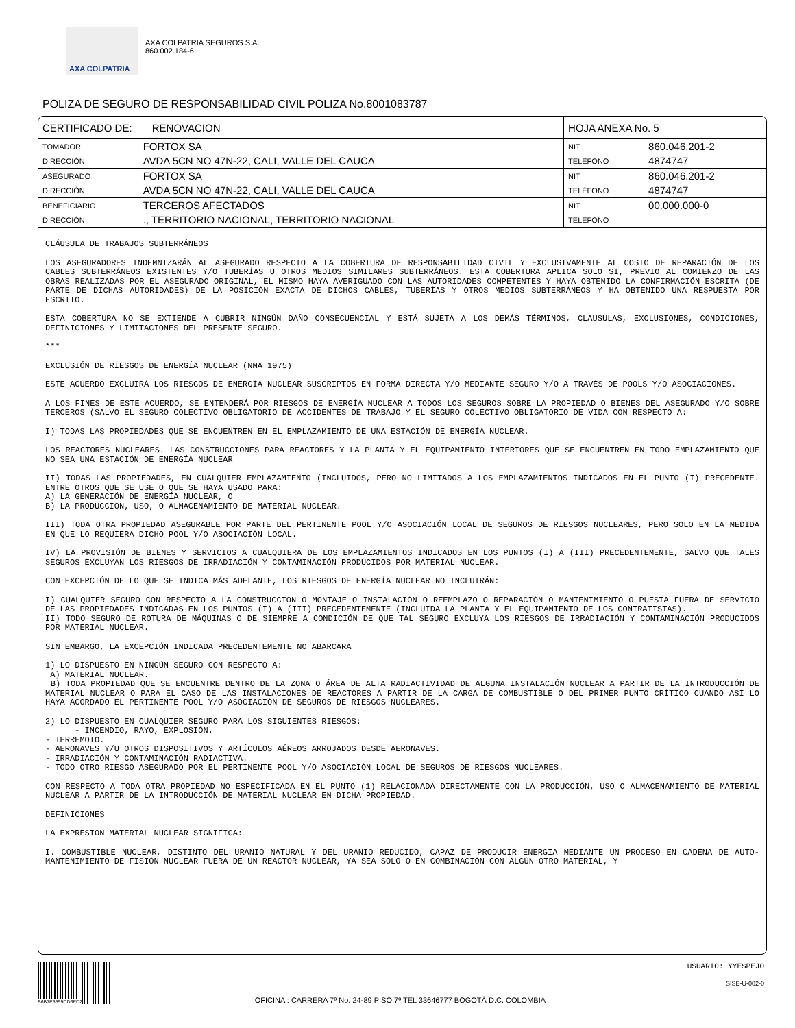AXA COLPATRIA
AXA COLPATRIA SEGUROS S.A.
860.002.184-6
POLIZA DE SEGURO DE RESPONSABILIDAD CIVIL POLIZA No.8001083787
| CERTIFICADO DE: RENOVACION | | HOJA ANEXA No. 5 | |
| TOMADOR | FORTOX SA | NIT | 860.046.201-2 |
| DIRECCIÓN | AVDA 5CN NO 47N-22, CALI, VALLE DEL CAUCA | TELÉFONO | 4874747 |
| ASEGURADO | FORTOX SA | NIT | 860.046.201-2 |
| DIRECCIÓN | AVDA 5CN NO 47N-22, CALI, VALLE DEL CAUCA | TELÉFONO | 4874747 |
| BENEFICIARIO | TERCEROS AFECTADOS | NIT | 00.000.000-0 |
| DIRECCIÓN | ., TERRITORIO NACIONAL, TERRITORIO NACIONAL | TELÉFONO | |
CLÁUSULA DE TRABAJOS SUBTERRÁNEOS
LOS ASEGURADORES INDEMNIZARÁN AL ASEGURADO RESPECTO A LA COBERTURA DE RESPONSABILIDAD CIVIL Y EXCLUSIVAMENTE AL COSTO DE REPARACIÓN DE LOS CABLES SUBTERRÁNEOS EXISTENTES Y/O TUBERÍAS U OTROS MEDIOS SIMILARES SUBTERRÁNEOS. ESTA COBERTURA APLICA SOLO SI, PREVIO AL COMIENZO DE LAS OBRAS REALIZADAS POR EL ASEGURADO ORIGINAL, EL MISMO HAYA AVERIGUADO CON LAS AUTORIDADES COMPETENTES Y HAYA OBTENIDO LA CONFIRMACIÓN ESCRITA (DE PARTE DE DICHAS AUTORIDADES) DE LA POSICIÓN EXACTA DE DICHOS CABLES, TUBERÍAS Y OTROS MEDIOS SUBTERRÁNEOS Y HA OBTENIDO UNA RESPUESTA POR ESCRITO.
ESTA COBERTURA NO SE EXTIENDE A CUBRIR NINGÚN DAÑO CONSECUENCIAL Y ESTÁ SUJETA A LOS DEMÁS TÉRMINOS, CLAUSULAS, EXCLUSIONES, CONDICIONES, DEFINICIONES Y LIMITACIONES DEL PRESENTE SEGURO.
***
EXCLUSIÓN DE RIESGOS DE ENERGÍA NUCLEAR (NMA 1975)
ESTE ACUERDO EXCLUIRÁ LOS RIESGOS DE ENERGÍA NUCLEAR SUSCRIPTOS EN FORMA DIRECTA Y/O MEDIANTE SEGURO Y/O A TRAVÉS DE POOLS Y/O ASOCIACIONES.
A LOS FINES DE ESTE ACUERDO, SE ENTENDERÁ POR RIESGOS DE ENERGÍA NUCLEAR A TODOS LOS SEGUROS SOBRE LA PROPIEDAD O BIENES DEL ASEGURADO Y/O SOBRE TERCEROS (SALVO EL SEGURO COLECTIVO OBLIGATORIO DE ACCIDENTES DE TRABAJO Y EL SEGURO COLECTIVO OBLIGATORIO DE VIDA CON RESPECTO A:
I) TODAS LAS PROPIEDADES QUE SE ENCUENTREN EN EL EMPLAZAMIENTO DE UNA ESTACIÓN DE ENERGÍA NUCLEAR.
LOS REACTORES NUCLEARES. LAS CONSTRUCCIONES PARA REACTORES Y LA PLANTA Y EL EQUIPAMIENTO INTERIORES QUE SE ENCUENTREN EN TODO EMPLAZAMIENTO QUE NO SEA UNA ESTACIÓN DE ENERGÍA NUCLEAR
II) TODAS LAS PROPIEDADES, EN CUALQUIER EMPLAZAMIENTO (INCLUIDOS, PERO NO LIMITADOS A LOS EMPLAZAMIENTOS INDICADOS EN EL PUNTO (I) PRECEDENTE. ENTRE OTROS QUE SE USE O QUE SE HAYA USADO PARA:
A) LA GENERACIÓN DE ENERGÍA NUCLEAR, O
B) LA PRODUCCIÓN, USO, O ALMACENAMIENTO DE MATERIAL NUCLEAR.
III) TODA OTRA PROPIEDAD ASEGURABLE POR PARTE DEL PERTINENTE POOL Y/O ASOCIACIÓN LOCAL DE SEGUROS DE RIESGOS NUCLEARES, PERO SOLO EN LA MEDIDA EN QUE LO REQUIERA DICHO POOL Y/O ASOCIACIÓN LOCAL.
IV) LA PROVISIÓN DE BIENES Y SERVICIOS A CUALQUIERA DE LOS EMPLAZAMIENTOS INDICADOS EN LOS PUNTOS (I) A (III) PRECEDENTEMENTE, SALVO QUE TALES SEGUROS EXCLUYAN LOS RIESGOS DE IRRADIACIÓN Y CONTAMINACIÓN PRODUCIDOS POR MATERIAL NUCLEAR.
CON EXCEPCIÓN DE LO QUE SE INDICA MÁS ADELANTE, LOS RIESGOS DE ENERGÍA NUCLEAR NO INCLUIRÁN:
I) CUALQUIER SEGURO CON RESPECTO A LA CONSTRUCCIÓN O MONTAJE O INSTALACIÓN O REEMPLAZO O REPARACIÓN O MANTENIMIENTO O PUESTA FUERA DE SERVICIO DE LAS PROPIEDADES INDICADAS EN LOS PUNTOS (I) A (III) PRECEDENTEMENTE (INCLUIDA LA PLANTA Y EL EQUIPAMIENTO DE LOS CONTRATISTAS).
II) TODO SEGURO DE ROTURA DE MÁQUINAS O DE SIEMPRE A CONDICIÓN DE QUE TAL SEGURO EXCLUYA LOS RIESGOS DE IRRADIACIÓN Y CONTAMINACIÓN PRODUCIDOS POR MATERIAL NUCLEAR.
SIN EMBARGO, LA EXCEPCIÓN INDICADA PRECEDENTEMENTE NO ABARCARA
1) LO DISPUESTO EN NINGÚN SEGURO CON RESPECTO A:
A) MATERIAL NUCLEAR.
B) TODA PROPIEDAD QUE SE ENCUENTRE DENTRO DE LA ZONA O ÁREA DE ALTA RADIACTIVIDAD DE ALGUNA INSTALACIÓN NUCLEAR A PARTIR DE LA INTRODUCCIÓN DE MATERIAL NUCLEAR O PARA EL CASO DE LAS INSTALACIONES DE REACTORES A PARTIR DE LA CARGA DE COMBUSTIBLE O DEL PRIMER PUNTO CRÍTICO CUANDO ASÍ LO HAYA ACORDADO EL PERTINENTE POOL Y/O ASOCIACIÓN DE SEGUROS DE RIESGOS NUCLEARES.
2) LO DISPUESTO EN CUALQUIER SEGURO PARA LOS SIGUIENTES RIESGOS:
- INCENDIO, RAYO, EXPLOSIÓN.
- TERREMOTO.
- AERONAVES Y/U OTROS DISPOSITIVOS Y ARTÍCULOS AÉREOS ARROJADOS DESDE AERONAVES.
- IRRADIACIÓN Y CONTAMINACIÓN RADIACTIVA.
- TODO OTRO RIESGO ASEGURADO POR EL PERTINENTE POOL Y/O ASOCIACIÓN LOCAL DE SEGUROS DE RIESGOS NUCLEARES.
CON RESPECTO A TODA OTRA PROPIEDAD NO ESPECIFICADA EN EL PUNTO (1) RELACIONADA DIRECTAMENTE CON LA PRODUCCIÓN, USO O ALMACENAMIENTO DE MATERIAL NUCLEAR A PARTIR DE LA INTRODUCCIÓN DE MATERIAL NUCLEAR EN DICHA PROPIEDAD.
DEFINICIONES
LA EXPRESIÓN MATERIAL NUCLEAR SIGNIFICA:
I. COMBUSTIBLE NUCLEAR, DISTINTO DEL URANIO NATURAL Y DEL URANIO REDUCIDO, CAPAZ DE PRODUCIR ENERGÍA MEDIANTE UN PROCESO EN CADENA DE AUTO-MANTENIMIENTO DE FISIÓN NUCLEAR FUERA DE UN REACTOR NUCLEAR, YA SEA SOLO O EN COMBINACIÓN CON ALGÚN OTRO MATERIAL, Y
B6B7E5559DD6ED2
OFICINA : CARRERA 7º No. 24-89 PISO 7º TEL 33646777 BOGOTÁ D.C. COLOMBIA
USUARIO: YYESPEJO
SISE-U-002-0